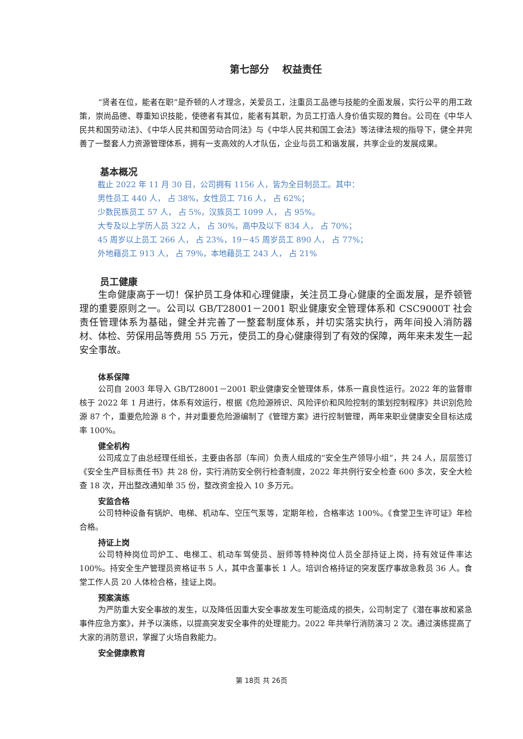第七部分　 权益责任
“贤者在位，能者在职”是乔顿的人才理念，关爱员工，注重员工品德与技能的全面发展，实行公平的用工政策，崇尚品德、尊重知识技能，使德者有其位，能者有其职，为员工打造人身价值实现的舞台。公司在《中华人民共和国劳动法》、《中华人民共和国劳动合同法》与《中华人民共和国工会法》等法律法规的指导下，健全并完善了一整套人力资源管理体系，拥有一支高效的人才队伍，企业与员工和谐发展，共享企业的发展成果。
基本概况
截止 2022 年 11 月 30 日，公司拥有 1156 人，皆为全日制员工。其中：
男性员工 440 人， 占 38%，女性员工 716 人， 占 62%；
少数民族员工 57 人， 占 5%，汉族员工 1099 人， 占 95%。
大专及以上学历人员 322 人， 占 30%，高中及以下 834 人， 占 70%；
45 周岁以上员工 266 人， 占 23%，19－45 周岁员工 890 人， 占 77%；
外地藉员工 913 人， 占 79%，本地藉员工 243 人， 占 21%
员工健康
生命健康高于一切！保护员工身体和心理健康，关注员工身心健康的全面发展，是乔顿管理的重要原则之一。公司以 GB/T28001－2001 职业健康安全管理体系和 CSC9000T 社会责任管理体系为基础，健全并完善了一整套制度体系，并切实落实执行，两年间投入消防器材、体检、劳保用品等费用 55 万元，使员工的身心健康得到了有效的保障，两年来未发生一起安全事故。
体系保障
公司自 2003 年导入 GB/T28001－2001 职业健康安全管理体系，体系一直良性运行。2022 年的监督审核于 2022 年 1 月进行，体系有效运行，根据《危险源辨识、风险评价和风险控制的策划控制程序》共识别危险源 87 个，重要危险源 8 个，并对重要危险源编制了《管理方案》进行控制管理，两年来职业健康安全目标达成率 100%。
健全机构
公司成立了由总经理任组长，主要由各部（车间）负责人组成的“安全生产领导小组”，共 24 人，层层签订《安全生产目标责任书》共 28 份，实行消防安全例行检查制度，2022 年共例行安全检查 600 多次，安全大检查 18 次，开出整改通知单 35 份，整改资金投入 10 多万元。
安监合格
公司特种设备有锅炉、电梯、机动车、空压气泵等，定期年检，合格率达 100%。《食堂卫生许可证》年检合格。
持证上岗
公司特种岗位司炉工、电梯工、机动车驾使员、厨师等特种岗位人员全部持证上岗，持有效证件率达 100%。持安全生产管理员资格证书 5 人，其中含董事长 1 人。培训合格持证的突发医疗事故急救员 36 人。食堂工作人员 20 人体检合格，挂证上岗。
预案演练
为严防重大安全事故的发生，以及降低因重大安全事故发生可能造成的损失，公司制定了《潜在事故和紧急事件应急方案》，并予以演练，以提高突发安全事件的处理能力。2022 年共举行消防演习 2 次。通过演练提高了大家的消防意识，掌握了火场自救能力。
安全健康教育
第 18页 共 26页